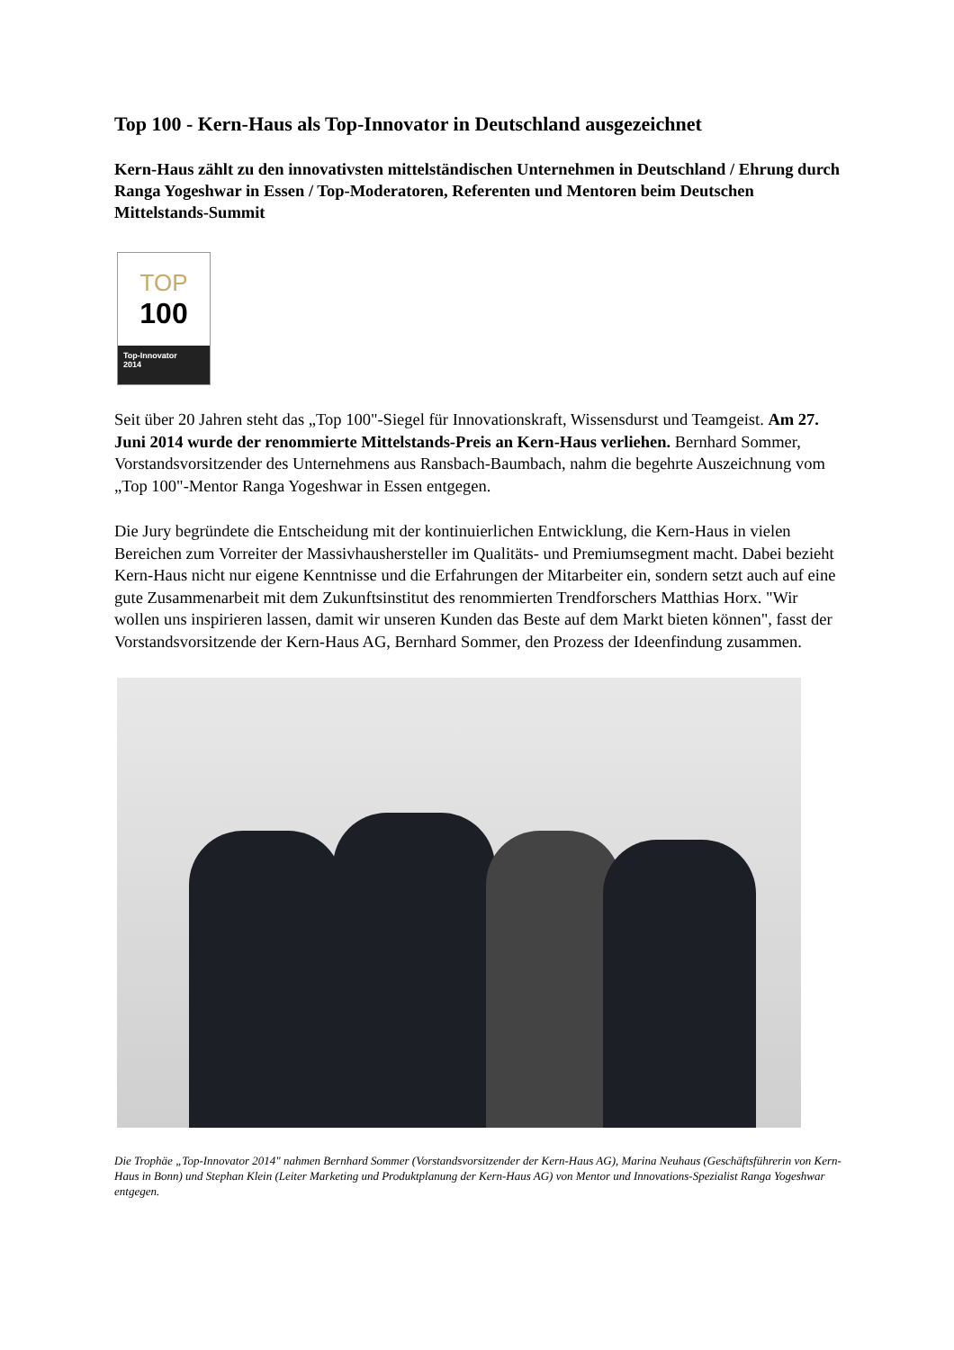Top 100 - Kern-Haus als Top-Innovator in Deutschland ausgezeichnet
Kern-Haus zählt zu den innovativsten mittelständischen Unternehmen in Deutschland / Ehrung durch Ranga Yogeshwar in Essen / Top-Moderatoren, Referenten und Mentoren beim Deutschen Mittelstands-Summit
TOP
100
Top-Innovator
2014
Seit über 20 Jahren steht das „Top 100"-Siegel für Innovationskraft, Wissensdurst und Teamgeist. Am 27. Juni 2014 wurde der renommierte Mittelstands-Preis an Kern-Haus verliehen. Bernhard Sommer, Vorstandsvorsitzender des Unternehmens aus Ransbach-Baumbach, nahm die begehrte Auszeichnung vom „Top 100"-Mentor Ranga Yogeshwar in Essen entgegen.
Die Jury begründete die Entscheidung mit der kontinuierlichen Entwicklung, die Kern-Haus in vielen Bereichen zum Vorreiter der Massivhaushersteller im Qualitäts- und Premiumsegment macht. Dabei bezieht Kern-Haus nicht nur eigene Kenntnisse und die Erfahrungen der Mitarbeiter ein, sondern setzt auch auf eine gute Zusammenarbeit mit dem Zukunftsinstitut des renommierten Trendforschers Matthias Horx. "Wir wollen uns inspirieren lassen, damit wir unseren Kunden das Beste auf dem Markt bieten können", fasst der Vorstandsvorsitzende der Kern-Haus AG, Bernhard Sommer, den Prozess der Ideenfindung zusammen.
Die Trophäe „Top-Innovator 2014" nahmen Bernhard Sommer (Vorstandsvorsitzender der Kern-Haus AG), Marina Neuhaus (Geschäftsführerin von Kern-Haus in Bonn) und Stephan Klein (Leiter Marketing und Produktplanung der Kern-Haus AG) von Mentor und Innovations-Spezialist Ranga Yogeshwar entgegen.